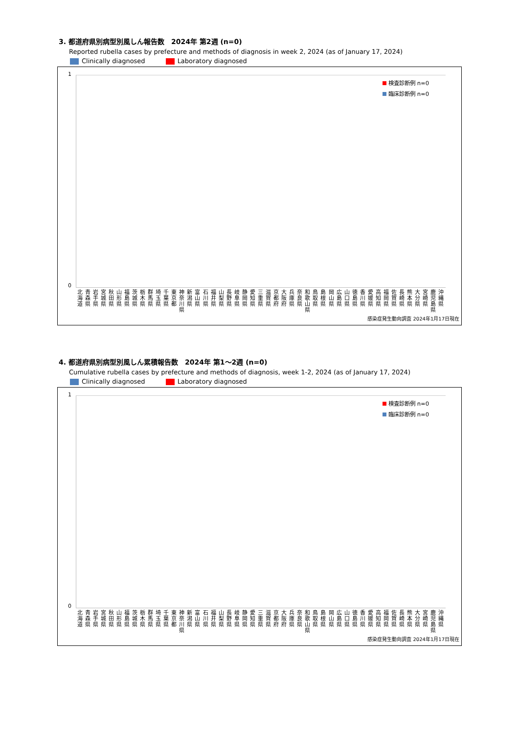3. 都道府県別病型別風しん報告数　2024年 第2週 (n=0)
Reported rubella cases by prefecture and methods of diagnosis in week 2, 2024 (as of January 17, 2024)
Clinically diagnosed Laboratory diagnosed
1
0
検査診断例 n=0
臨床診断例 n=0
北
海
道
青
森
県
岩
手
県
宮
城
県
秋
田
県
山
形
県
福
島
県
茨
城
県
栃
木
県
群
馬
県
埼
玉
県
千
葉
県
東
京
都
神
奈
川
県
新
潟
県
富
山
県
石
川
県
福
井
県
山
梨
県
長
野
県
岐
阜
県
静
岡
県
愛
知
県
三
重
県
滋
賀
県
京
都
府
大
阪
府
兵
庫
県
奈
良
県
和
歌
山
県
鳥
取
県
島
根
県
岡
山
県
広
島
県
山
口
県
徳
島
県
香
川
県
愛
媛
県
高
知
県
福
岡
県
佐
賀
県
長
崎
県
熊
本
県
大
分
県
宮
崎
県
鹿
児
島
県
沖
縄
県
感染症発生動向調査 2024年1月17日現在
4. 都道府県別病型別風しん累積報告数　2024年 第1～2週 (n=0)
Cumulative rubella cases by prefecture and methods of diagnosis, week 1-2, 2024 (as of January 17, 2024)
Clinically diagnosed Laboratory diagnosed
1
0
検査診断例 n=0
臨床診断例 n=0
北
海
道
青
森
県
岩
手
県
宮
城
県
秋
田
県
山
形
県
福
島
県
茨
城
県
栃
木
県
群
馬
県
埼
玉
県
千
葉
県
東
京
都
神
奈
川
県
新
潟
県
富
山
県
石
川
県
福
井
県
山
梨
県
長
野
県
岐
阜
県
静
岡
県
愛
知
県
三
重
県
滋
賀
県
京
都
府
大
阪
府
兵
庫
県
奈
良
県
和
歌
山
県
鳥
取
県
島
根
県
岡
山
県
広
島
県
山
口
県
徳
島
県
香
川
県
愛
媛
県
高
知
県
福
岡
県
佐
賀
県
長
崎
県
熊
本
県
大
分
県
宮
崎
県
鹿
児
島
県
沖
縄
県
感染症発生動向調査 2024年1月17日現在